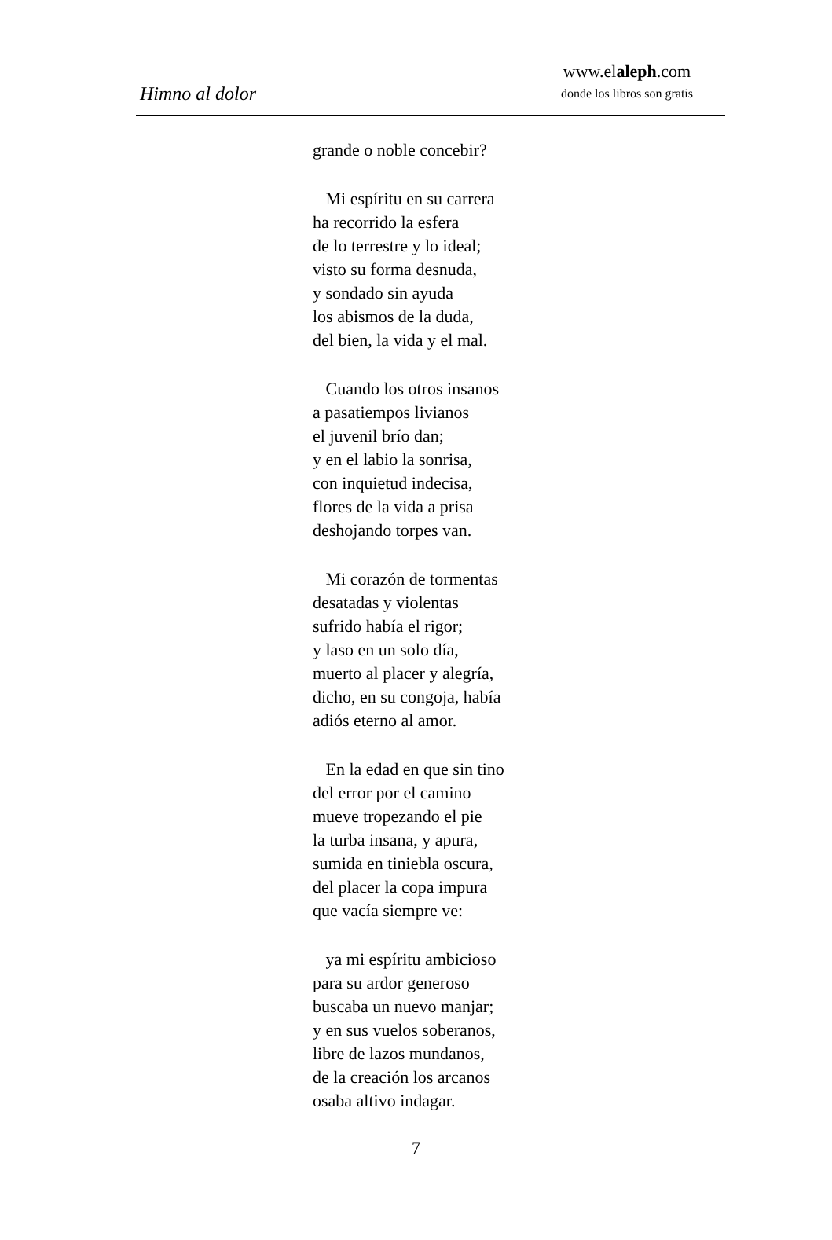Himno al dolor
www.elaleph.com
donde los libros son gratis
grande o noble concebir?
Mi espíritu en su carrera
ha recorrido la esfera
de lo terrestre y lo ideal;
visto su forma desnuda,
y sondado sin ayuda
los abismos de la duda,
del bien, la vida y el mal.
Cuando los otros insanos
a pasatiempos livianos
el juvenil brío dan;
y en el labio la sonrisa,
con inquietud indecisa,
flores de la vida a prisa
deshojando torpes van.
Mi corazón de tormentas
desatadas y violentas
sufrido había el rigor;
y laso en un solo día,
muerto al placer y alegría,
dicho, en su congoja, había
adiós eterno al amor.
En la edad en que sin tino
del error por el camino
mueve tropezando el pie
la turba insana, y apura,
sumida en tiniebla oscura,
del placer la copa impura
que vacía siempre ve:
ya mi espíritu ambicioso
para su ardor generoso
buscaba un nuevo manjar;
y en sus vuelos soberanos,
libre de lazos mundanos,
de la creación los arcanos
osaba altivo indagar.
7